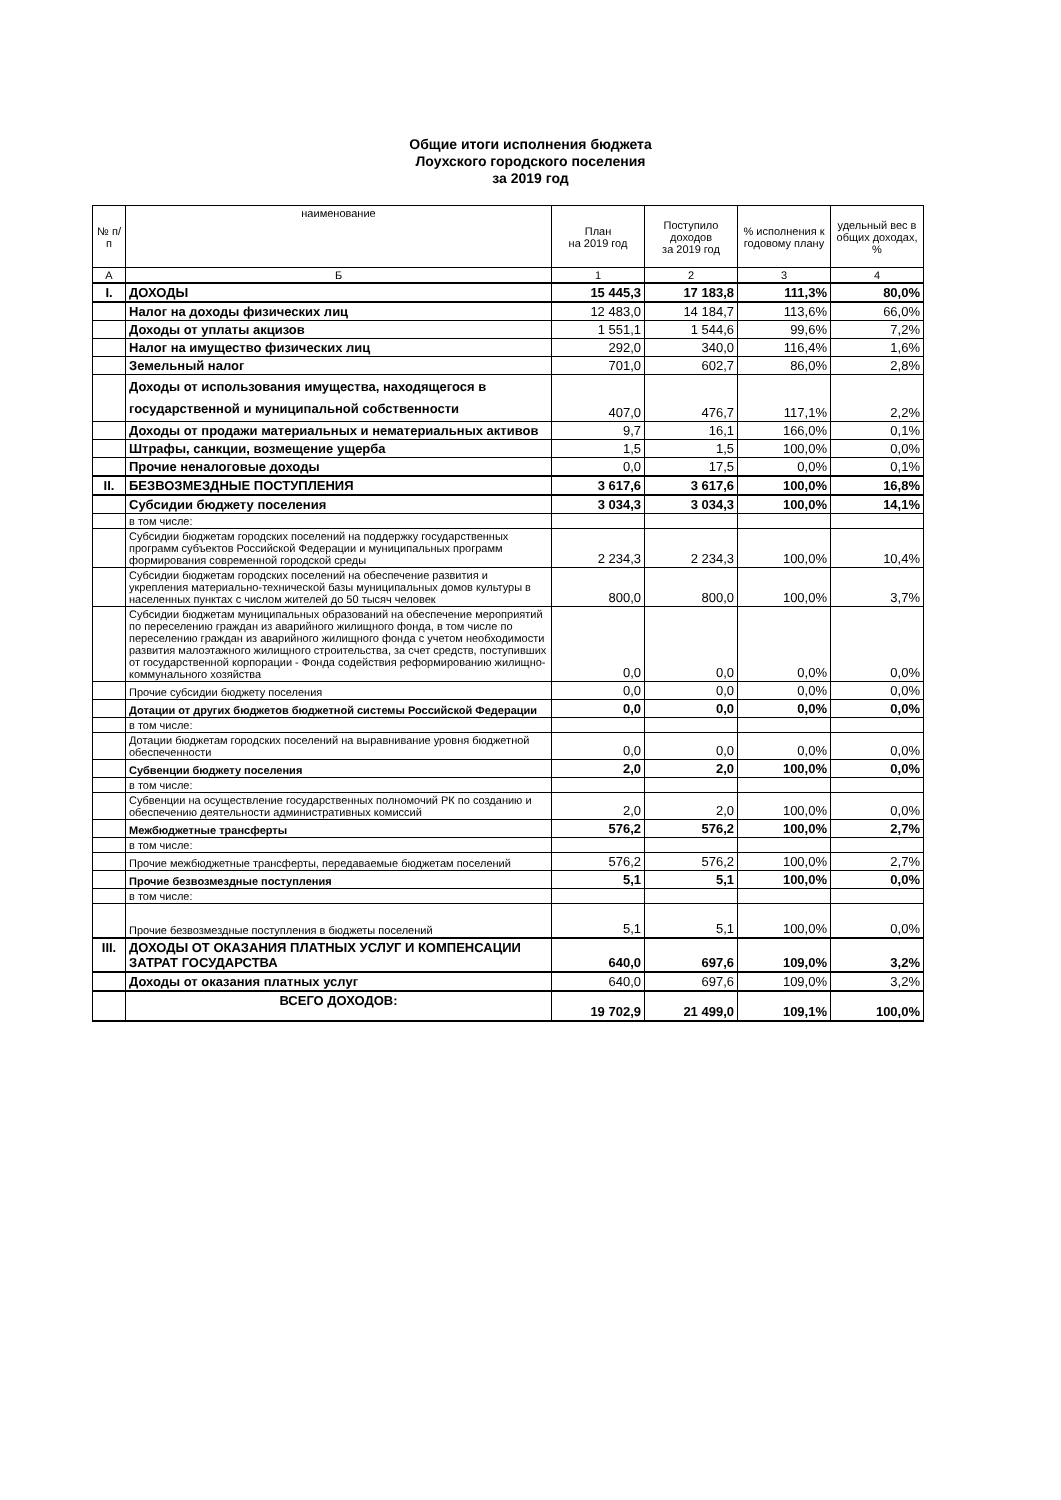Общие итоги исполнения бюджета
Лоухского городского поселения
за 2019 год
| № п/п | наименование | План на 2019 год | Поступило доходов за 2019 год | % исполнения к годовому плану | удельный вес в общих доходах, % |
| --- | --- | --- | --- | --- | --- |
| А | Б | 1 | 2 | 3 | 4 |
| I. | ДОХОДЫ | 15 445,3 | 17 183,8 | 111,3% | 80,0% |
| | Налог на доходы физических лиц | 12 483,0 | 14 184,7 | 113,6% | 66,0% |
| | Доходы от уплаты акцизов | 1 551,1 | 1 544,6 | 99,6% | 7,2% |
| | Налог на имущество физических лиц | 292,0 | 340,0 | 116,4% | 1,6% |
| | Земельный налог | 701,0 | 602,7 | 86,0% | 2,8% |
| | Доходы от использования имущества, находящегося в государственной и муниципальной собственности | 407,0 | 476,7 | 117,1% | 2,2% |
| | Доходы от продажи материальных и нематериальных активов | 9,7 | 16,1 | 166,0% | 0,1% |
| | Штрафы, санкции, возмещение ущерба | 1,5 | 1,5 | 100,0% | 0,0% |
| | Прочие неналоговые доходы | 0,0 | 17,5 | 0,0% | 0,1% |
| II. | БЕЗВОЗМЕЗДНЫЕ ПОСТУПЛЕНИЯ | 3 617,6 | 3 617,6 | 100,0% | 16,8% |
| | Субсидии бюджету поселения | 3 034,3 | 3 034,3 | 100,0% | 14,1% |
| | в том числе: | | | | |
| | Субсидии бюджетам городских поселений на поддержку государственных программ субъектов Российской Федерации и муниципальных программ формирования современной городской среды | 2 234,3 | 2 234,3 | 100,0% | 10,4% |
| | Субсидии бюджетам городских поселений на обеспечение развития и укрепления материально-технической базы муниципальных домов культуры в населенных пунктах с числом жителей до 50 тысяч человек | 800,0 | 800,0 | 100,0% | 3,7% |
| | Субсидии бюджетам муниципальных образований на обеспечение мероприятий по переселению граждан из аварийного жилищного фонда, в том числе по переселению граждан из аварийного жилищного фонда с учетом необходимости развития малоэтажного жилищного строительства, за счет средств, поступивших от государственной корпорации - Фонда содействия реформированию жилищно-коммунального хозяйства | 0,0 | 0,0 | 0,0% | 0,0% |
| | Прочие субсидии бюджету поселения | 0,0 | 0,0 | 0,0% | 0,0% |
| | Дотации от других бюджетов бюджетной системы Российской Федерации | 0,0 | 0,0 | 0,0% | 0,0% |
| | в том числе: | | | | |
| | Дотации бюджетам городских поселений на выравнивание уровня бюджетной обеспеченности | 0,0 | 0,0 | 0,0% | 0,0% |
| | Субвенции бюджету поселения | 2,0 | 2,0 | 100,0% | 0,0% |
| | в том числе: | | | | |
| | Субвенции на осуществление государственных полномочий РК по созданию и обеспечению деятельности административных комиссий | 2,0 | 2,0 | 100,0% | 0,0% |
| | Межбюджетные трансферты | 576,2 | 576,2 | 100,0% | 2,7% |
| | в том числе: | | | | |
| | Прочие межбюджетные трансферты, передаваемые бюджетам поселений | 576,2 | 576,2 | 100,0% | 2,7% |
| | Прочие безвозмездные поступления | 5,1 | 5,1 | 100,0% | 0,0% |
| | в том числе: | | | | |
| | Прочие безвозмездные поступления в бюджеты поселений | 5,1 | 5,1 | 100,0% | 0,0% |
| III. | ДОХОДЫ ОТ ОКАЗАНИЯ ПЛАТНЫХ УСЛУГ И КОМПЕНСАЦИИ ЗАТРАТ ГОСУДАРСТВА | 640,0 | 697,6 | 109,0% | 3,2% |
| | Доходы от оказания платных услуг | 640,0 | 697,6 | 109,0% | 3,2% |
| | ВСЕГО ДОХОДОВ: | 19 702,9 | 21 499,0 | 109,1% | 100,0% |